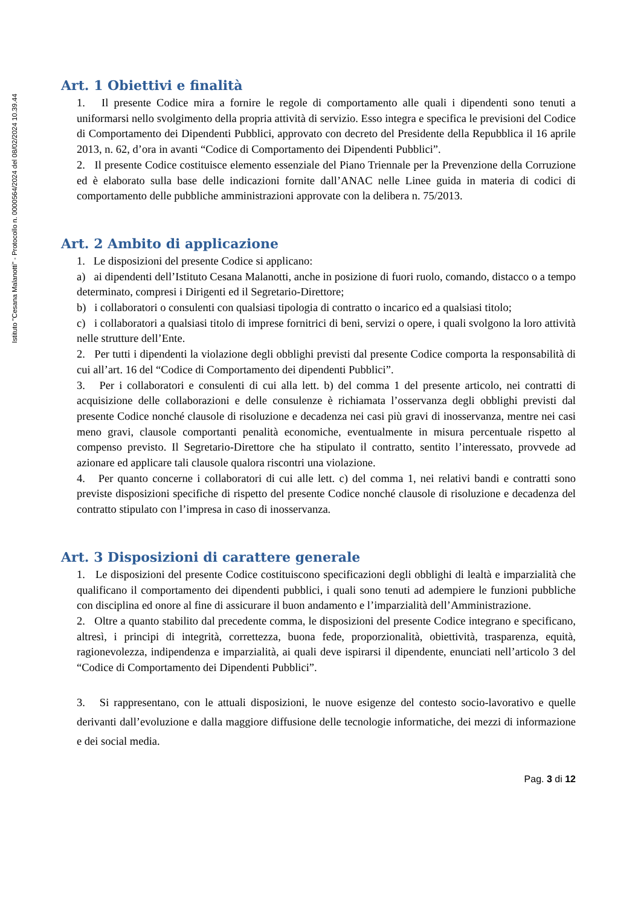Istituto "Cesana Malanotti" - Protocollo n. 0000564/2024 del 08/02/2024 10.39.44
Art. 1 Obiettivi e finalità
1. Il presente Codice mira a fornire le regole di comportamento alle quali i dipendenti sono tenuti a uniformarsi nello svolgimento della propria attività di servizio. Esso integra e specifica le previsioni del Codice di Comportamento dei Dipendenti Pubblici, approvato con decreto del Presidente della Repubblica il 16 aprile 2013, n. 62, d’ora in avanti “Codice di Comportamento dei Dipendenti Pubblici”.
2. Il presente Codice costituisce elemento essenziale del Piano Triennale per la Prevenzione della Corruzione ed è elaborato sulla base delle indicazioni fornite dall’ANAC nelle Linee guida in materia di codici di comportamento delle pubbliche amministrazioni approvate con la delibera n. 75/2013.
Art. 2 Ambito di applicazione
1. Le disposizioni del presente Codice si applicano:
a) ai dipendenti dell’Istituto Cesana Malanotti, anche in posizione di fuori ruolo, comando, distacco o a tempo determinato, compresi i Dirigenti ed il Segretario-Direttore;
b) i collaboratori o consulenti con qualsiasi tipologia di contratto o incarico ed a qualsiasi titolo;
c) i collaboratori a qualsiasi titolo di imprese fornitrici di beni, servizi o opere, i quali svolgono la loro attività nelle strutture dell’Ente.
2. Per tutti i dipendenti la violazione degli obblighi previsti dal presente Codice comporta la responsabilità di cui all’art. 16 del “Codice di Comportamento dei dipendenti Pubblici”.
3. Per i collaboratori e consulenti di cui alla lett. b) del comma 1 del presente articolo, nei contratti di acquisizione delle collaborazioni e delle consulenze è richiamata l’osservanza degli obblighi previsti dal presente Codice nonché clausole di risoluzione e decadenza nei casi più gravi di inosservanza, mentre nei casi meno gravi, clausole comportanti penalità economiche, eventualmente in misura percentuale rispetto al compenso previsto. Il Segretario-Direttore che ha stipulato il contratto, sentito l’interessato, provvede ad azionare ed applicare tali clausole qualora riscontri una violazione.
4. Per quanto concerne i collaboratori di cui alle lett. c) del comma 1, nei relativi bandi e contratti sono previste disposizioni specifiche di rispetto del presente Codice nonché clausole di risoluzione e decadenza del contratto stipulato con l’impresa in caso di inosservanza.
Art. 3 Disposizioni di carattere generale
1. Le disposizioni del presente Codice costituiscono specificazioni degli obblighi di lealtà e imparzialità che qualificano il comportamento dei dipendenti pubblici, i quali sono tenuti ad adempiere le funzioni pubbliche con disciplina ed onore al fine di assicurare il buon andamento e l’imparzialità dell’Amministrazione.
2. Oltre a quanto stabilito dal precedente comma, le disposizioni del presente Codice integrano e specificano, altresì, i principi di integrità, correttezza, buona fede, proporzionalità, obiettività, trasparenza, equità, ragionevolezza, indipendenza e imparzialità, ai quali deve ispirarsi il dipendente, enunciati nell’articolo 3 del “Codice di Comportamento dei Dipendenti Pubblici”.
3. Si rappresentano, con le attuali disposizioni, le nuove esigenze del contesto socio-lavorativo e quelle derivanti dall’evoluzione e dalla maggiore diffusione delle tecnologie informatiche, dei mezzi di informazione e dei social media.
Pag. 3 di 12